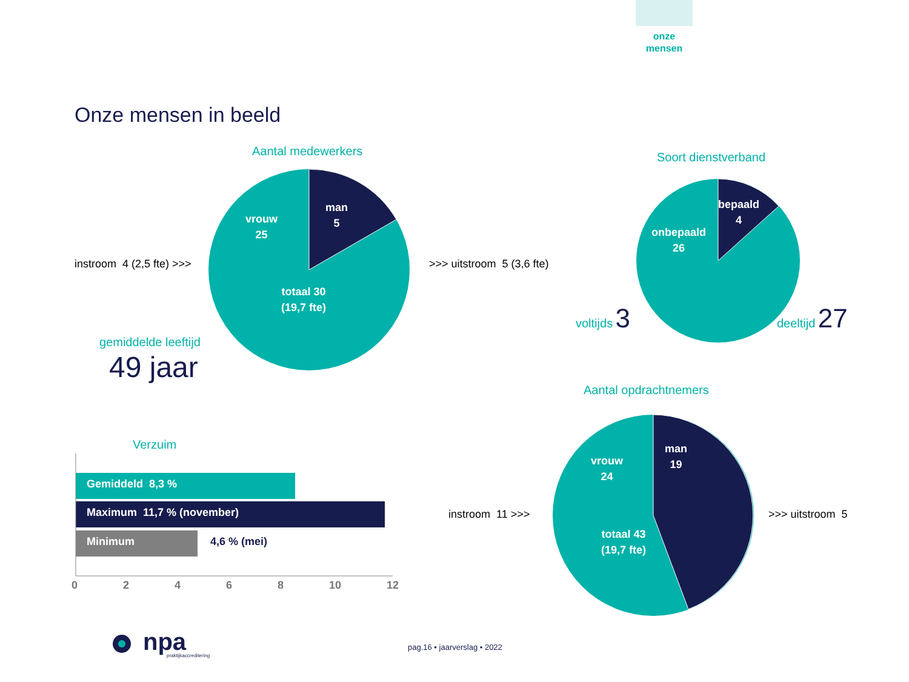onze
mensen
Onze mensen in beeld
Aantal medewerkers
vrouw
25
man
5
totaal 30
(19,7 fte)
instroom 4 (2,5 fte) >>> >>> uitstroom 5 (3,6 fte)
gemiddelde leeftijd
49 jaar
Soort dienstverband
bepaald
4
onbepaald
26
voltijds 3 deeltijd 27
Aantal opdrachtnemers
vrouw
24
man
19
totaal 43
(19,7 fte)
instroom 11 >>> >>> uitstroom 5
Verzuim
Gemiddeld 8,3 %
Maximum 11,7 % (november)
Minimum 4,6 % (mei)
0 2 4 6 8 10 12
npa praktijkaccreditering
pag.16 • jaarverslag • 2022